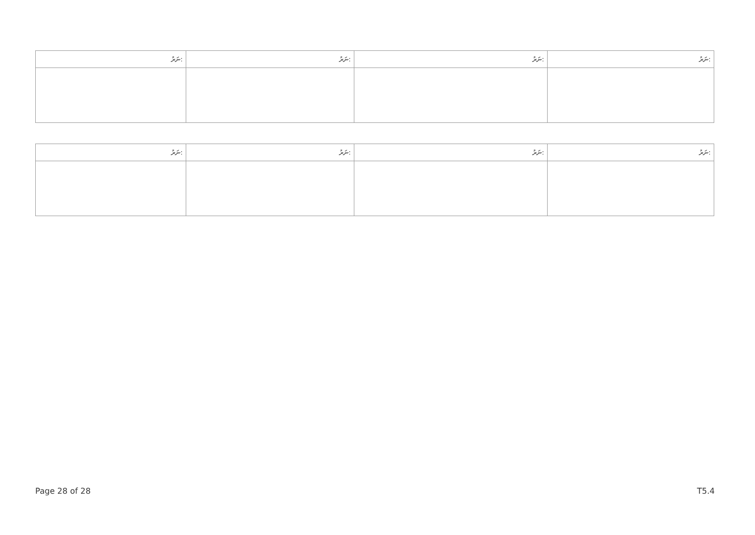| ނަރު: | ނަރު: | ނަރު: | ނަރު: |
| --- | --- | --- | --- |
| ނަރު: | ނަރު: | ނަރު: | ނަރު: |
| --- | --- | --- | --- |
Page 28 of 28 T5.4